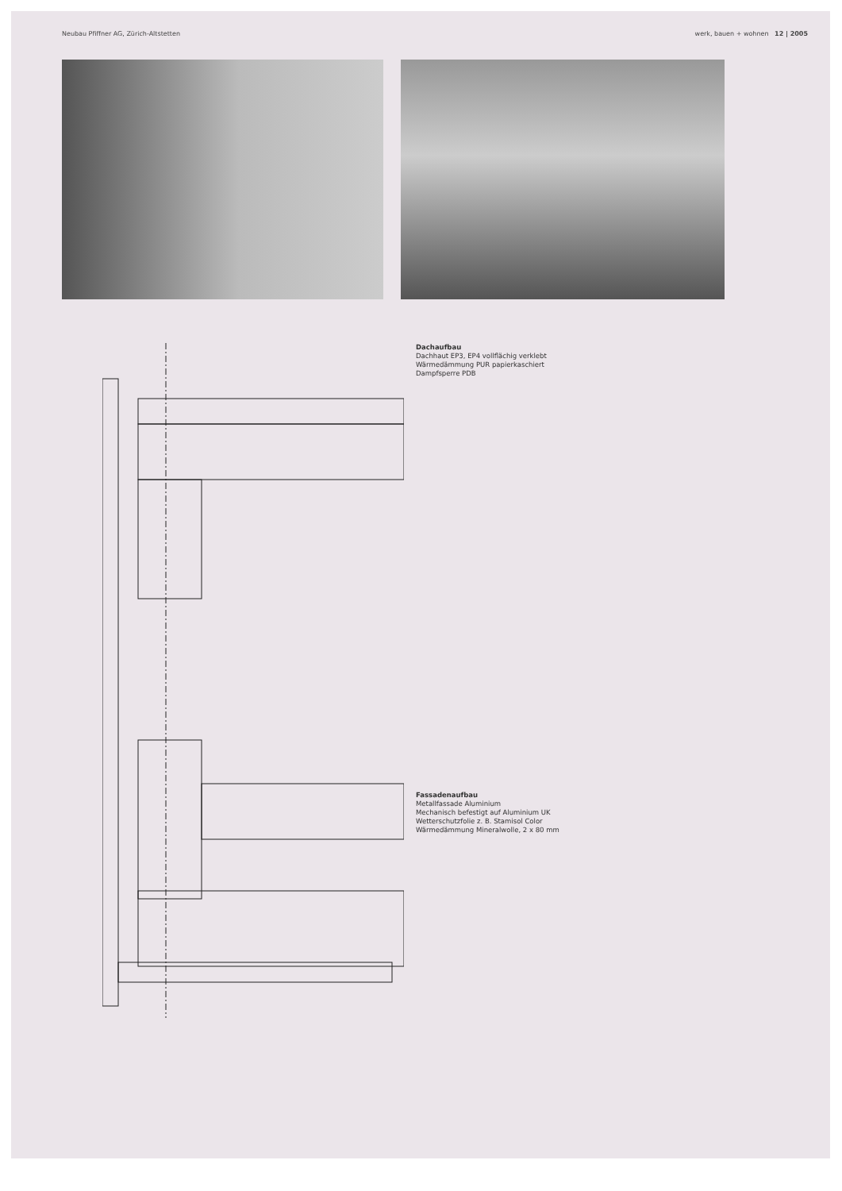Neubau Pfiffner AG, Zürich-Altstetten werk, bauen + wohnen 12 | 2005
Dachaufbau
Dachhaut EP3, EP4 vollflächig verklebt
Wärmedämmung PUR papierkaschiert
Dampfsperre PDB
Fassadenaufbau
Metallfassade Aluminium
Mechanisch befestigt auf Aluminium UK
Wetterschutzfolie z. B. Stamisol Color
Wärmedämmung Mineralwolle, 2 x 80 mm